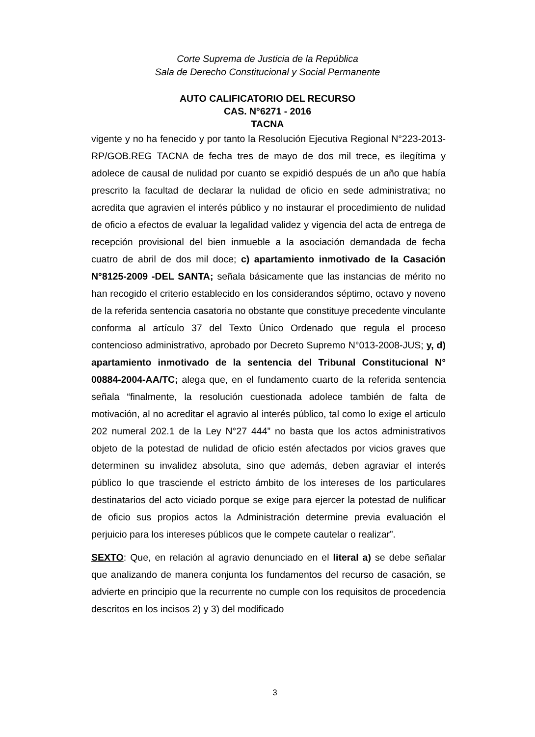Corte Suprema de Justicia de la República
Sala de Derecho Constitucional y Social Permanente
AUTO CALIFICATORIO DEL RECURSO
CAS. N°6271 - 2016
TACNA
vigente y no ha fenecido y por tanto la Resolución Ejecutiva Regional N°223-2013-RP/GOB.REG TACNA de fecha tres de mayo de dos mil trece, es ilegítima y adolece de causal de nulidad por cuanto se expidió después de un año que había prescrito la facultad de declarar la nulidad de oficio en sede administrativa; no acredita que agravien el interés público y no instaurar el procedimiento de nulidad de oficio a efectos de evaluar la legalidad validez y vigencia del acta de entrega de recepción provisional del bien inmueble a la asociación demandada de fecha cuatro de abril de dos mil doce; c) apartamiento inmotivado de la Casación N°8125-2009 -DEL SANTA; señala básicamente que las instancias de mérito no han recogido el criterio establecido en los considerandos séptimo, octavo y noveno de la referida sentencia casatoria no obstante que constituye precedente vinculante conforma al artículo 37 del Texto Único Ordenado que regula el proceso contencioso administrativo, aprobado por Decreto Supremo N°013-2008-JUS; y, d) apartamiento inmotivado de la sentencia del Tribunal Constitucional N° 00884-2004-AA/TC; alega que, en el fundamento cuarto de la referida sentencia señala “finalmente, la resolución cuestionada adolece también de falta de motivación, al no acreditar el agravio al interés público, tal como lo exige el articulo 202 numeral 202.1 de la Ley N°27 444” no basta que los actos administrativos objeto de la potestad de nulidad de oficio estén afectados por vicios graves que determinen su invalidez absoluta, sino que además, deben agraviar el interés público lo que trasciende el estricto ámbito de los intereses de los particulares destinatarios del acto viciado porque se exige para ejercer la potestad de nulificar de oficio sus propios actos la Administración determine previa evaluación el perjuicio para los intereses públicos que le compete cautelar o realizar”.
SEXTO: Que, en relación al agravio denunciado en el literal a) se debe señalar que analizando de manera conjunta los fundamentos del recurso de casación, se advierte en principio que la recurrente no cumple con los requisitos de procedencia descritos en los incisos 2) y 3) del modificado
3